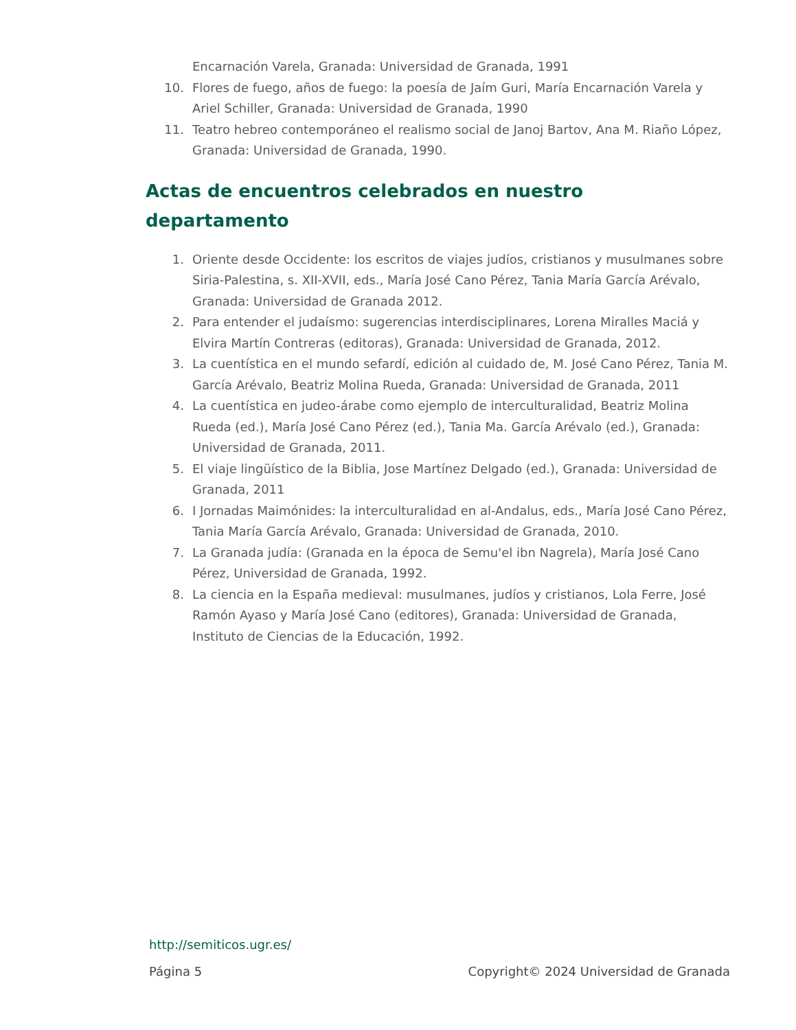Encarnación Varela, Granada: Universidad de Granada, 1991
10. Flores de fuego, años de fuego: la poesía de Jaím Guri, María Encarnación Varela y Ariel Schiller, Granada: Universidad de Granada, 1990
11. Teatro hebreo contemporáneo el realismo social de Janoj Bartov, Ana M. Riaño López, Granada: Universidad de Granada, 1990.
Actas de encuentros celebrados en nuestro departamento
1. Oriente desde Occidente: los escritos de viajes judíos, cristianos y musulmanes sobre Siria-Palestina, s. XII-XVII, eds., María José Cano Pérez, Tania María García Arévalo, Granada: Universidad de Granada 2012.
2. Para entender el judaísmo: sugerencias interdisciplinares, Lorena Miralles Maciá y Elvira Martín Contreras (editoras), Granada: Universidad de Granada, 2012.
3. La cuentística en el mundo sefardí, edición al cuidado de, M. José Cano Pérez, Tania M. García Arévalo, Beatriz Molina Rueda, Granada: Universidad de Granada, 2011
4. La cuentística en judeo-árabe como ejemplo de interculturalidad, Beatriz Molina Rueda (ed.), María José Cano Pérez (ed.), Tania Ma. García Arévalo (ed.), Granada: Universidad de Granada, 2011.
5. El viaje lingüístico de la Biblia, Jose Martínez Delgado (ed.), Granada: Universidad de Granada, 2011
6. I Jornadas Maimónides: la interculturalidad en al-Andalus, eds., María José Cano Pérez, Tania María García Arévalo, Granada: Universidad de Granada, 2010.
7. La Granada judía: (Granada en la época de Semu'el ibn Nagrela), María José Cano Pérez, Universidad de Granada, 1992.
8. La ciencia en la España medieval: musulmanes, judíos y cristianos, Lola Ferre, José Ramón Ayaso y María José Cano (editores), Granada: Universidad de Granada, Instituto de Ciencias de la Educación, 1992.
http://semiticos.ugr.es/
Página 5 Copyright© 2024 Universidad de Granada